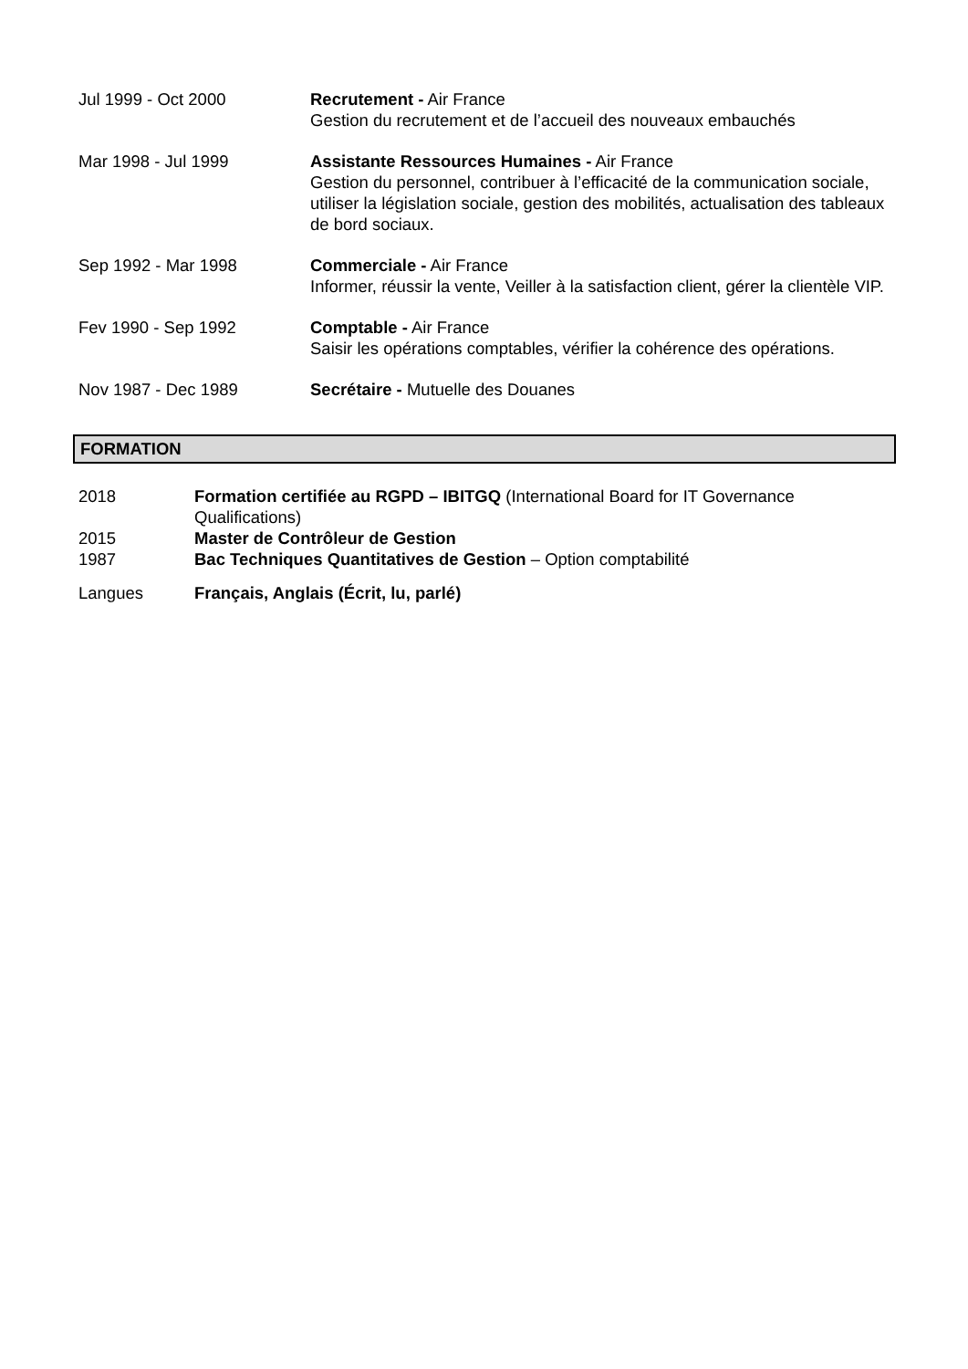Jul 1999 - Oct 2000 Recrutement - Air France
Gestion du recrutement et de l’accueil des nouveaux embauchés
Mar 1998 - Jul 1999 Assistante Ressources Humaines - Air France
Gestion du personnel, contribuer à l’efficacité de la communication sociale, utiliser la législation sociale, gestion des mobilités, actualisation des tableaux de bord sociaux.
Sep 1992 - Mar 1998 Commerciale - Air France
Informer, réussir la vente, Veiller à la satisfaction client, gérer la clientèle VIP.
Fev 1990 - Sep 1992 Comptable - Air France
Saisir les opérations comptables, vérifier la cohérence des opérations.
Nov 1987 - Dec 1989 Secrétaire - Mutuelle des Douanes
FORMATION
2018 Formation certifiée au RGPD – IBITGQ (International Board for IT Governance Qualifications)
2015 Master de Contrôleur de Gestion
1987 Bac Techniques Quantitatives de Gestion – Option comptabilité
Langues Français, Anglais (Écrit, lu, parlé)